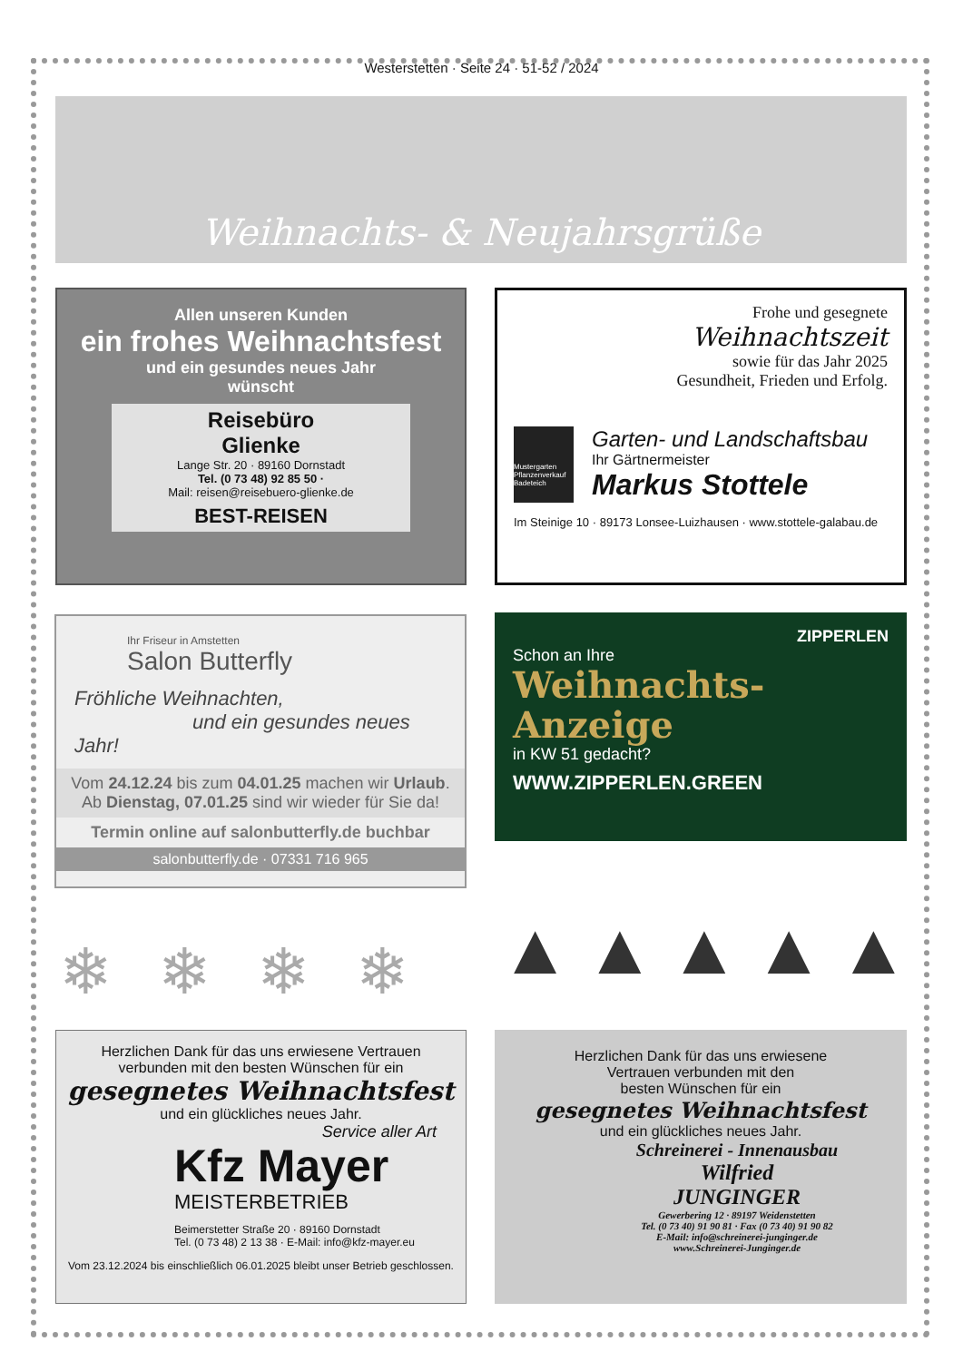Westerstetten · Seite 24 · 51-52 / 2024
Weihnachts- & Neujahrsgrüße
Allen unseren Kunden
ein frohes Weihnachtsfest
und ein gesundes neues Jahr
wünscht
Reisebüro
Glienke
Lange Str. 20 · 89160 Dornstadt
Tel. (0 73 48) 92 85 50 ·
Mail: reisen@reisebuero-glienke.de
BEST-REISEN
Frohe und gesegnete
Weihnachtszeit
sowie für das Jahr 2025
Gesundheit, Frieden und Erfolg.
Mustergarten Pflanzenverkauf Badeteich
Garten- und Landschaftsbau
Ihr Gärtnermeister
Markus Stottele
Im Steinige 10 · 89173 Lonsee-Luizhausen · www.stottele-galabau.de
Ihr Friseur in Amstetten
Salon Butterfly
Fröhliche Weihnachten,
und ein gesundes neues Jahr!
Vom 24.12.24 bis zum 04.01.25 machen wir Urlaub.
Ab Dienstag, 07.01.25 sind wir wieder für Sie da!
Termin online auf salonbutterfly.de buchbar
salonbutterfly.de · 07331 716 965
ZIPPERLEN
Schon an Ihre
Weihnachts-
Anzeige
in KW 51 gedacht?
WWW.ZIPPERLEN.GREEN
❄❄❄❄ ▲▲▲▲▲
Herzlichen Dank für das uns erwiesene Vertrauen
verbunden mit den besten Wünschen für ein
gesegnetes Weihnachtsfest
und ein glückliches neues Jahr.
Service aller Art
Kfz Mayer
MEISTERBETRIEB
Beimerstetter Straße 20 · 89160 Dornstadt
Tel. (0 73 48) 2 13 38 · E-Mail: info@kfz-mayer.eu
Vom 23.12.2024 bis einschließlich 06.01.2025 bleibt unser Betrieb geschlossen.
Herzlichen Dank für das uns erwiesene
Vertrauen verbunden mit den
besten Wünschen für ein
gesegnetes Weihnachtsfest
und ein glückliches neues Jahr.
Schreinerei - Innenausbau
Wilfried
JUNGINGER
Gewerbering 12 · 89197 Weidenstetten
Tel. (0 73 40) 91 90 81 · Fax (0 73 40) 91 90 82
E-Mail: info@schreinerei-junginger.de
www.Schreinerei-Junginger.de